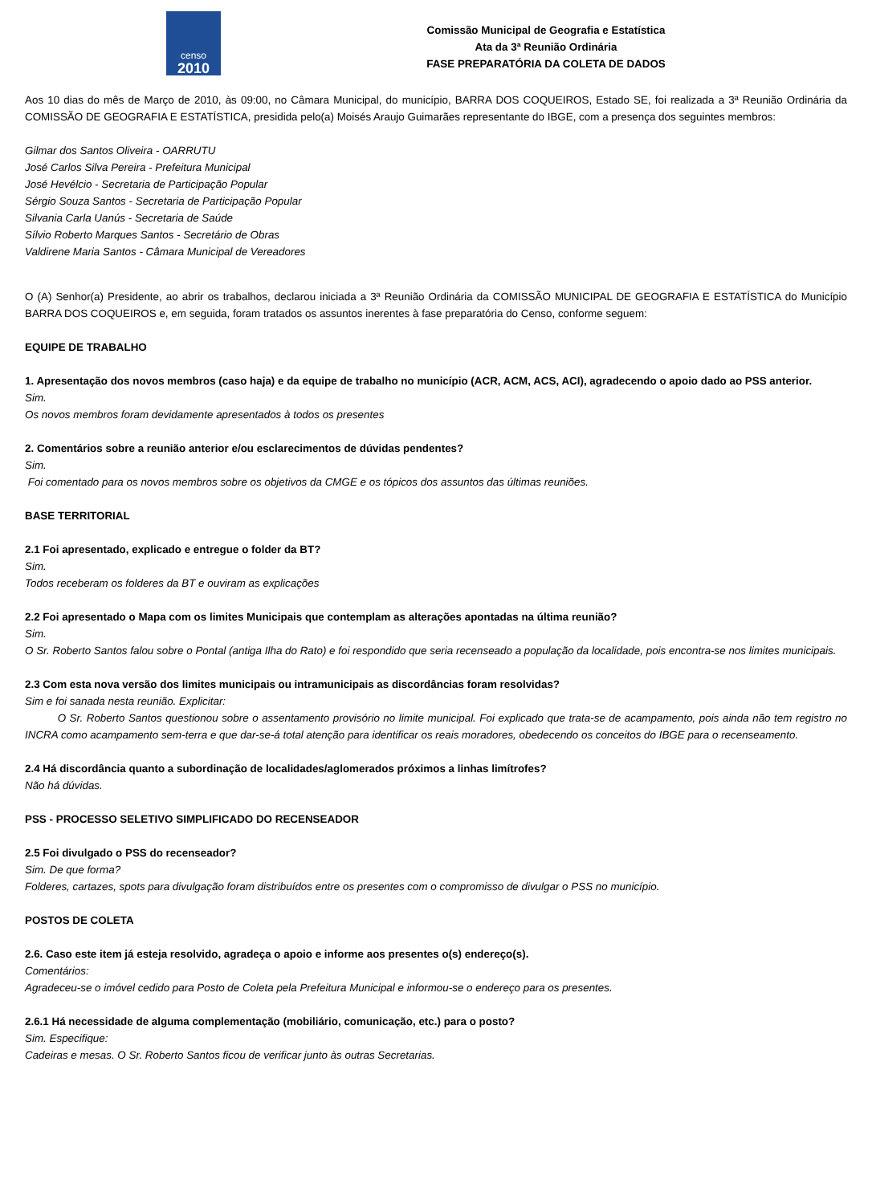censo
2010
Comissão Municipal de Geografia e Estatística
Ata da 3ª Reunião Ordinária
FASE PREPARATÓRIA DA COLETA DE DADOS
Aos 10 dias do mês de Março de 2010, às 09:00, no Câmara Municipal, do município, BARRA DOS COQUEIROS, Estado SE, foi realizada a 3ª Reunião Ordinária da COMISSÃO DE GEOGRAFIA E ESTATÍSTICA, presidida pelo(a) Moisés Araujo Guimarães representante do IBGE, com a presença dos seguintes membros:
Gilmar dos Santos Oliveira - OARRUTU
José Carlos Silva Pereira - Prefeitura Municipal
José Hevélcio - Secretaria de Participação Popular
Sérgio Souza Santos - Secretaria de Participação Popular
Silvania Carla Uanús - Secretaria de Saúde
Sílvio Roberto Marques Santos - Secretário de Obras
Valdirene Maria Santos - Câmara Municipal de Vereadores
O (A) Senhor(a) Presidente, ao abrir os trabalhos, declarou iniciada a 3ª Reunião Ordinária da COMISSÃO MUNICIPAL DE GEOGRAFIA E ESTATÍSTICA do Município BARRA DOS COQUEIROS e, em seguida, foram tratados os assuntos inerentes à fase preparatória do Censo, conforme seguem:
EQUIPE DE TRABALHO
1. Apresentação dos novos membros (caso haja) e da equipe de trabalho no município (ACR, ACM, ACS, ACI), agradecendo o apoio dado ao PSS anterior.
Sim.
Os novos membros foram devidamente apresentados à todos os presentes
2. Comentários sobre a reunião anterior e/ou esclarecimentos de dúvidas pendentes?
Sim.
Foi comentado para os novos membros sobre os objetivos da CMGE e os tópicos dos assuntos das últimas reuniões.
BASE TERRITORIAL
2.1 Foi apresentado, explicado e entregue o folder da BT?
Sim.
Todos receberam os folderes da BT e ouviram as explicações
2.2 Foi apresentado o Mapa com os limites Municipais que contemplam as alterações apontadas na última reunião?
Sim.
O Sr. Roberto Santos falou sobre o Pontal (antiga Ilha do Rato) e foi respondido que seria recenseado a população da localidade, pois encontra-se nos limites municipais.
2.3 Com esta nova versão dos limites municipais ou intramunicipais as discordâncias foram resolvidas?
Sim e foi sanada nesta reunião. Explicitar:
O Sr. Roberto Santos questionou sobre o assentamento provisório no limite municipal. Foi explicado que trata-se de acampamento, pois ainda não tem registro no INCRA como acampamento sem-terra e que dar-se-á total atenção para identificar os reais moradores, obedecendo os conceitos do IBGE para o recenseamento.
2.4 Há discordância quanto a subordinação de localidades/aglomerados próximos a linhas limítrofes?
Não há dúvidas.
PSS - PROCESSO SELETIVO SIMPLIFICADO DO RECENSEADOR
2.5 Foi divulgado o PSS do recenseador?
Sim. De que forma?
Folderes, cartazes, spots para divulgação foram distribuídos entre os presentes com o compromisso de divulgar o PSS no município.
POSTOS DE COLETA
2.6. Caso este item já esteja resolvido, agradeça o apoio e informe aos presentes o(s) endereço(s).
Comentários:
Agradeceu-se o imóvel cedido para Posto de Coleta pela Prefeitura Municipal e informou-se o endereço para os presentes.
2.6.1 Há necessidade de alguma complementação (mobiliário, comunicação, etc.) para o posto?
Sim. Especifique:
Cadeiras e mesas. O Sr. Roberto Santos ficou de verificar junto às outras Secretarias.